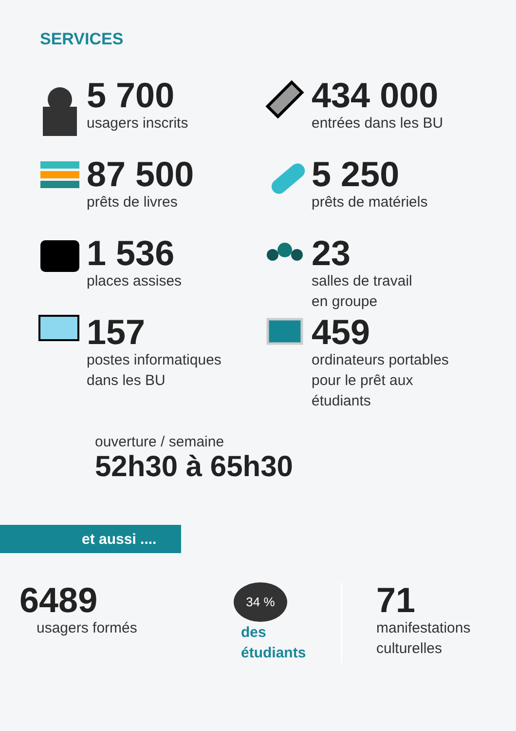SERVICES
5 700
usagers inscrits
434 000
entrées dans les BU
87 500
prêts de livres
5 250
prêts de matériels
1 536
places assises
23
salles de travail
en groupe
157
postes informatiques
dans les BU
459
ordinateurs portables
pour le prêt aux
étudiants
ouverture / semaine
52h30 à 65h30
et aussi ....
6489
usagers formés
34 %
des
étudiants
71
manifestations
culturelles